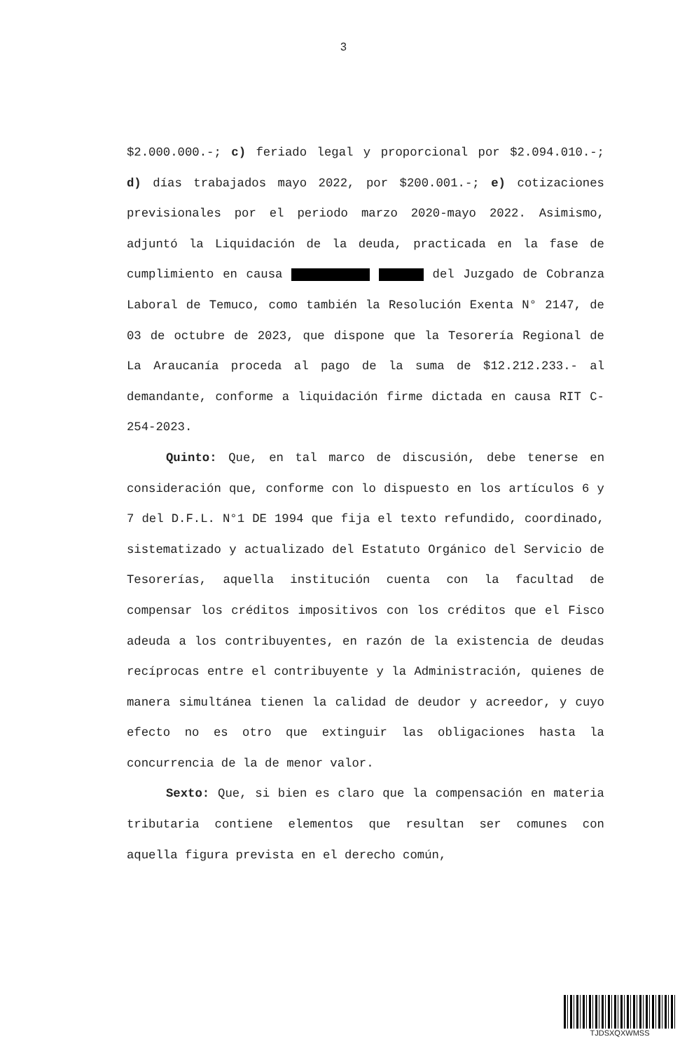3
$2.000.000.-; c) feriado legal y proporcional por $2.094.010.-; d) días trabajados mayo 2022, por $200.001.-; e) cotizaciones previsionales por el periodo marzo 2020-mayo 2022. Asimismo, adjuntó la Liquidación de la deuda, practicada en la fase de cumplimiento en causa del Juzgado de Cobranza Laboral de Temuco, como también la Resolución Exenta N° 2147, de 03 de octubre de 2023, que dispone que la Tesorería Regional de La Araucanía proceda al pago de la suma de $12.212.233.- al demandante, conforme a liquidación firme dictada en causa RIT C-254-2023.
Quinto: Que, en tal marco de discusión, debe tenerse en consideración que, conforme con lo dispuesto en los artículos 6 y 7 del D.F.L. N°1 DE 1994 que fija el texto refundido, coordinado, sistematizado y actualizado del Estatuto Orgánico del Servicio de Tesorerías, aquella institución cuenta con la facultad de compensar los créditos impositivos con los créditos que el Fisco adeuda a los contribuyentes, en razón de la existencia de deudas recíprocas entre el contribuyente y la Administración, quienes de manera simultánea tienen la calidad de deudor y acreedor, y cuyo efecto no es otro que extinguir las obligaciones hasta la concurrencia de la de menor valor.
Sexto: Que, si bien es claro que la compensación en materia tributaria contiene elementos que resultan ser comunes con aquella figura prevista en el derecho común,
TJDSXQXWMSS